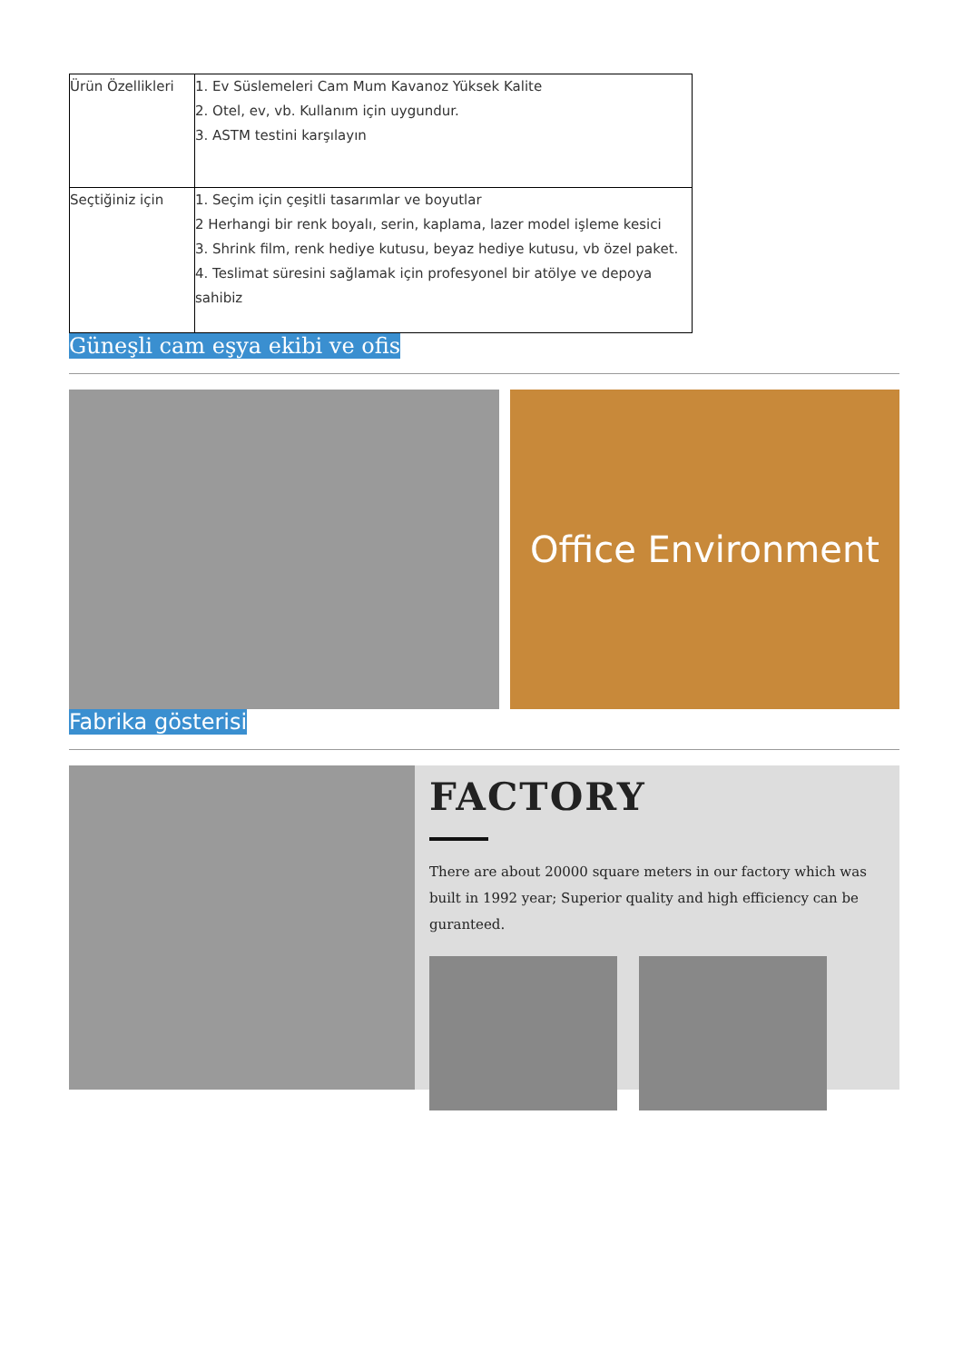| Ürün Özellikleri | 1. Ev Süslemeleri Cam Mum Kavanoz Yüksek Kalite 2. Otel, ev, vb. Kullanım için uygundur. 3. ASTM testini karşılayın |
| Seçtiğiniz için | 1. Seçim için çeşitli tasarımlar ve boyutlar 2 Herhangi bir renk boyalı, serin, kaplama, lazer model işleme kesici 3. Shrink film, renk hediye kutusu, beyaz hediye kutusu, vb özel paket. 4. Teslimat süresini sağlamak için profesyonel bir atölye ve depoya sahibiz |
Güneşli cam eşya ekibi ve ofis
Office Environment
Fabrika gösterisi
FACTORY
There are about 20000 square meters in our factory which was built in 1992 year; Superior quality and high efficiency can be guranteed.